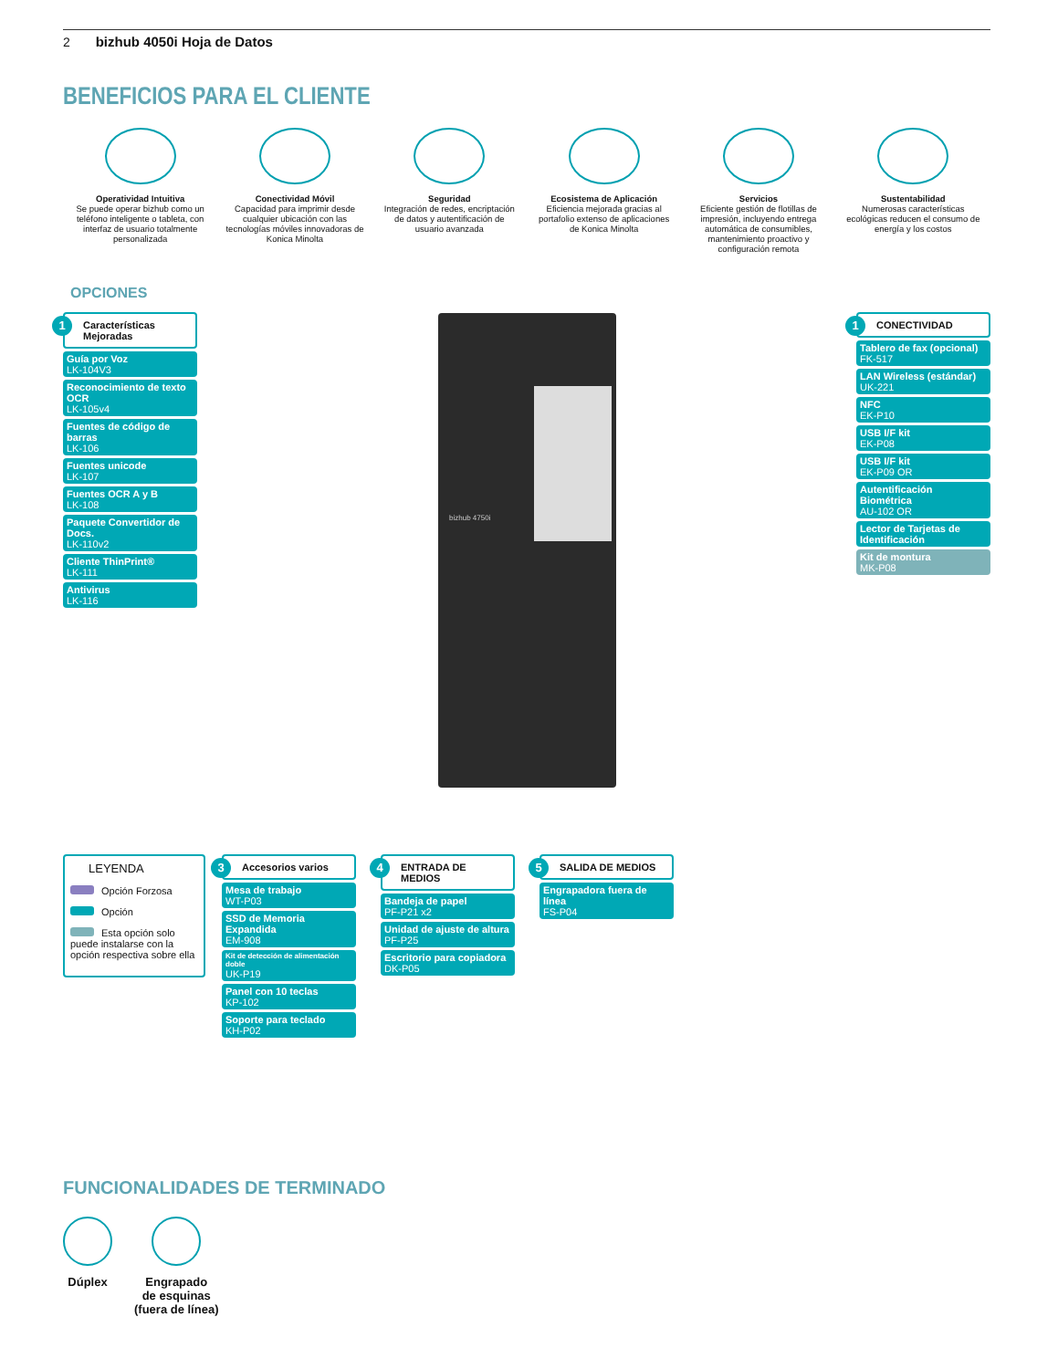2 bizhub 4050i Hoja de Datos
BENEFICIOS PARA EL CLIENTE
Operatividad Intuitiva
Se puede operar bizhub como un teléfono inteligente o tableta, con interfaz de usuario totalmente personalizada
Conectividad Móvil
Capacidad para imprimir desde cualquier ubicación con las tecnologías móviles innovadoras de Konica Minolta
Seguridad
Integración de redes, encriptación de datos y autentificación de usuario avanzada
Ecosistema de Aplicación
Eficiencia mejorada gracias al portafolio extenso de aplicaciones de Konica Minolta
Servicios
Eficiente gestión de flotillas de impresión, incluyendo entrega automática de consumibles, mantenimiento proactivo y configuración remota
Sustentabilidad
Numerosas características ecológicas reducen el consumo de energía y los costos
OPCIONES
1 Características Mejoradas
Guía por Voz
LK-104V3
Reconocimiento de texto OCR
LK-105v4
Fuentes de código de barras
LK-106
Fuentes unicode
LK-107
Fuentes OCR A y B
LK-108
Paquete Convertidor de Docs.
LK-110v2
Cliente ThinPrint®
LK-111
Antivirus
LK-116
bizhub 4750i
1 CONECTIVIDAD
Tablero de fax (opcional)
FK-517
LAN Wireless (estándar)
UK-221
NFC
EK-P10
USB I/F kit
EK-P08
USB I/F kit
EK-P09 OR
Autentificación Biométrica
AU-102 OR
Lector de Tarjetas de Identificación
Kit de montura
MK-P08
LEYENDA
Opción Forzosa
Opción
Esta opción solo puede instalarse con la opción respectiva sobre ella
3 Accesorios varios
Mesa de trabajo
WT-P03
SSD de Memoria Expandida
EM-908
Kit de detección de alimentación doble
UK-P19
Panel con 10 teclas
KP-102
Soporte para teclado
KH-P02
4 ENTRADA DE MEDIOS
Bandeja de papel
PF-P21 x2
Unidad de ajuste de altura
PF-P25
Escritorio para copiadora
DK-P05
5 SALIDA DE MEDIOS
Engrapadora fuera de línea
FS-P04
FUNCIONALIDADES DE TERMINADO
Dúplex Engrapado
de esquinas
(fuera de línea)